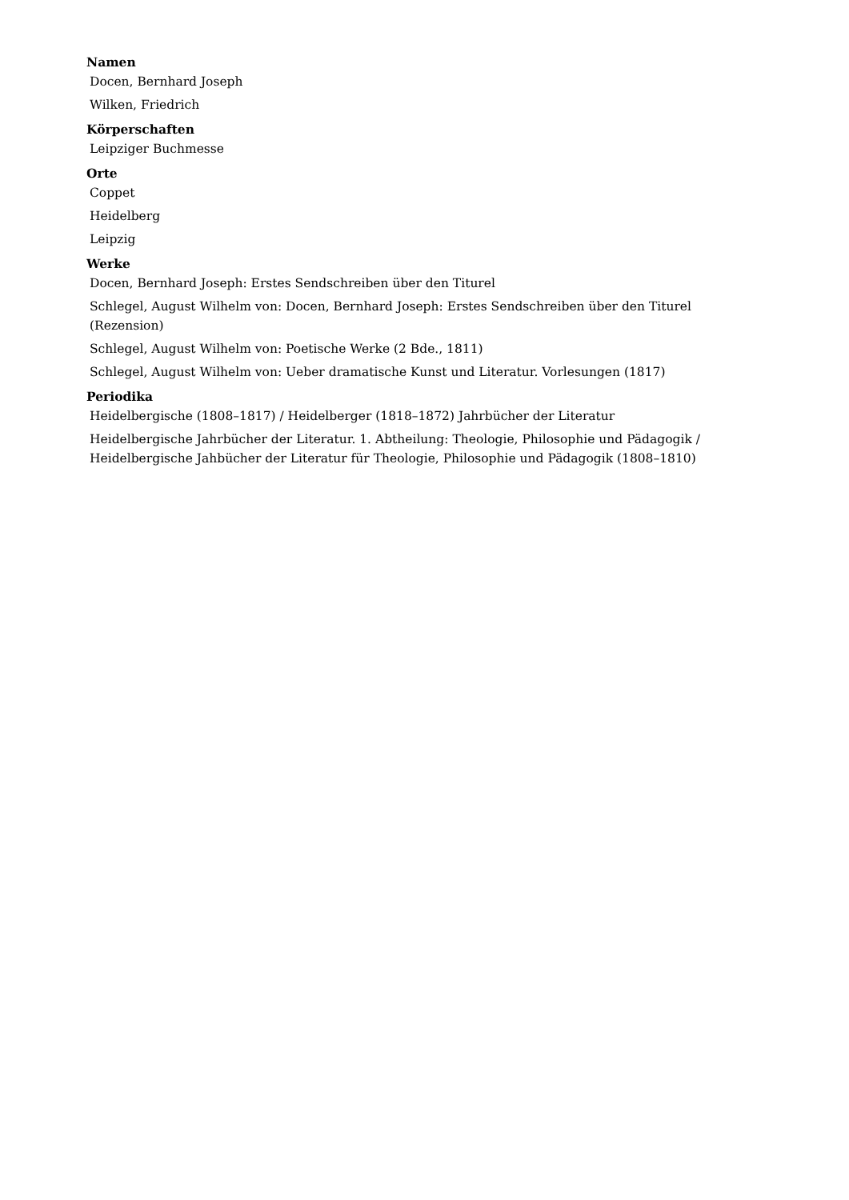Namen
Docen, Bernhard Joseph
Wilken, Friedrich
Körperschaften
Leipziger Buchmesse
Orte
Coppet
Heidelberg
Leipzig
Werke
Docen, Bernhard Joseph: Erstes Sendschreiben über den Titurel
Schlegel, August Wilhelm von: Docen, Bernhard Joseph: Erstes Sendschreiben über den Titurel (Rezension)
Schlegel, August Wilhelm von: Poetische Werke (2 Bde., 1811)
Schlegel, August Wilhelm von: Ueber dramatische Kunst und Literatur. Vorlesungen (1817)
Periodika
Heidelbergische (1808–1817) / Heidelberger (1818–1872) Jahrbücher der Literatur
Heidelbergische Jahrbücher der Literatur. 1. Abtheilung: Theologie, Philosophie und Pädagogik / Heidelbergische Jahbücher der Literatur für Theologie, Philosophie und Pädagogik (1808–1810)